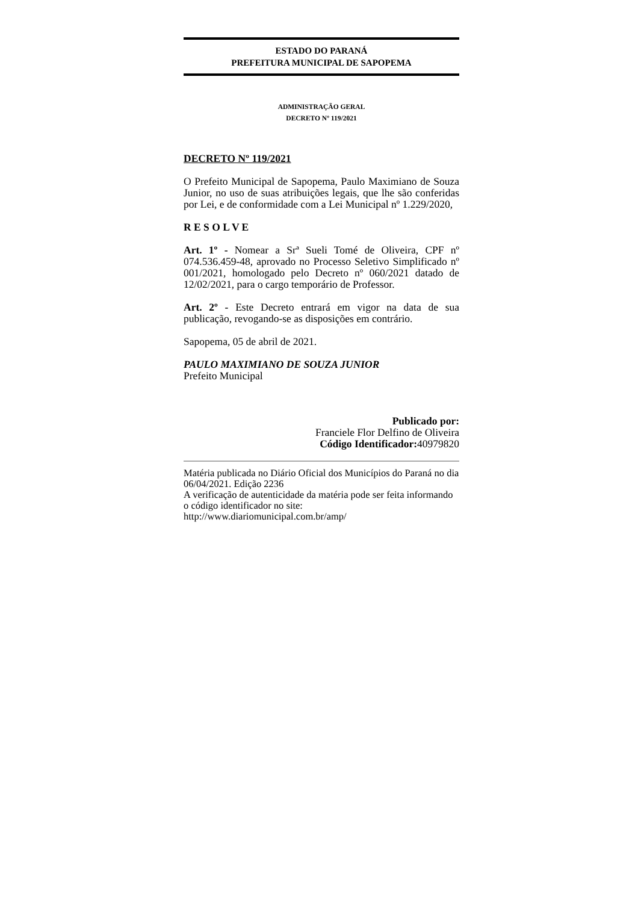ESTADO DO PARANÁ
PREFEITURA MUNICIPAL DE SAPOPEMA
ADMINISTRAÇÃO GERAL
DECRETO Nº 119/2021
DECRETO Nº 119/2021
O Prefeito Municipal de Sapopema, Paulo Maximiano de Souza Junior, no uso de suas atribuições legais, que lhe são conferidas por Lei, e de conformidade com a Lei Municipal nº 1.229/2020,
R E S O L V E
Art. 1º - Nomear a Srª Sueli Tomé de Oliveira, CPF nº 074.536.459-48, aprovado no Processo Seletivo Simplificado nº 001/2021, homologado pelo Decreto nº 060/2021 datado de 12/02/2021, para o cargo temporário de Professor.
Art. 2º - Este Decreto entrará em vigor na data de sua publicação, revogando-se as disposições em contrário.
Sapopema, 05 de abril de 2021.
PAULO MAXIMIANO DE SOUZA JUNIOR
Prefeito Municipal
Publicado por:
Franciele Flor Delfino de Oliveira
Código Identificador: 40979820
Matéria publicada no Diário Oficial dos Municípios do Paraná no dia 06/04/2021. Edição 2236
A verificação de autenticidade da matéria pode ser feita informando o código identificador no site:
http://www.diariomunicipal.com.br/amp/